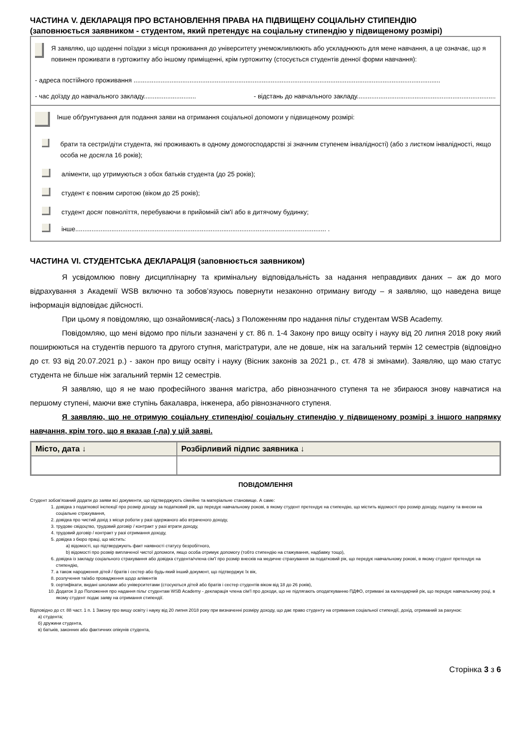ЧАСТИНА V. ДЕКЛАРАЦІЯ ПРО ВСТАНОВЛЕННЯ ПРАВА НА ПІДВИЩЕНУ СОЦІАЛЬНУ СТИПЕНДІЮ
(заповнюється заявником - студентом, який претендує на соціальну стипендію у підвищеному розмірі)
Я заявляю, що щоденні поїздки з місця проживання до університету унеможливлюють або ускладнюють для мене навчання, а це означає, що я повинен проживати в гуртожитку або іншому приміщенні, крім гуртожитку (стосується студентів денної форми навчання):
- адреса постійного проживання ..........................................................................................................................................................................
- час доїзду до навчального закладу............................. - відстань до навчального закладу.............................................................................
Інше обґрунтування для подання заяви на отримання соціальної допомоги у підвищеному розмірі:
брати та сестри/діти студента, які проживають в одному домогосподарстві зі значним ступенем інвалідності) (або з листком інвалідності, якщо особа не досягла 16 років);
аліменти, що утримуються з обох батьків студента (до 25 років);
студент є повним сиротою (віком до 25 років);
студент досяг повноліття, перебуваючи в прийомній сім'ї або в дитячому будинку;
інше........................................................................................................................................... .
ЧАСТИНА VI. СТУДЕНТСЬКА ДЕКЛАРАЦІЯ (заповнюється заявником)
Я усвідомлюю повну дисциплінарну та кримінальну відповідальність за надання неправдивих даних – аж до мого відрахування з Академії WSB включно та зобов’язуюсь повернути незаконно отриману вигоду – я заявляю, що наведена вище інформація відповідає дійсності.
При цьому я повідомляю, що ознайомився(-лась) з Положенням про надання пільг студентам WSB Academy.
Повідомляю, що мені відомо про пільги зазначені у ст. 86 п. 1-4 Закону про вищу освіту і науку від 20 липня 2018 року який поширюються на студентів першого та другого ступня, магістратури, але не довше, ніж на загальний термін 12 семестрів (відповідно до ст. 93 від 20.07.2021 р.) - закон про вищу освіту і науку (Вісник законів за 2021 р., ст. 478 зі змінами). Заявляю, що маю статус студента не більше ніж загальний термін 12 семестрів.
Я заявляю, що я не маю професійного звання магістра, або рівнозначного ступеня та не збираюся знову навчатися на першому ступені, маючи вже ступінь бакалавра, інженера, або рівнозначного ступеня.
Я заявляю, що не отримую соціальну стипендію/ соціальну стипендію у підвищеному розмірі з іншого напрямку навчання, крім того, що я вказав (-ла) у цій заяві.
| Місто, дата ↓ | Розбірливий підпис заявника ↓ |
| --- | --- |
ПОВІДОМЛЕННЯ
Студент зобов’язаний додати до заяви всі документи, що підтверджують сімейне та матеріальне становище. А саме:
1. довідка з податкової інспекції про розмір доходу за податковий рік, що передує навчальному рокові, в якому студент претендує на стипендію, що містить відомості про розмір доходу, податку та внески на соціальне страхування,
2. довідка про чистий дохід з місця роботи у разі одержаного або втраченого доходу,
3. трудове свідоцтво, трудовий договір / контракт у разі втрати доходу,
4. трудовий договір / контракт у разі отримання доходу,
5. довідка з бюро праці, що містить:
a) відомості, що підтверджують факт наявності статусу безробітного,
b) відомості про розмір виплаченої чистої допомоги, якщо особа отримує допомогу (тобто стипендію на стажування, надбавку тощо),
6. довідка із закладу соціального страхування або довідка студента/члена сім'ї про розмір внесків на медичне страхування за податковий рік, що передує навчальному рокові, в якому студент претендує на стипендію,
7. а також народження дітей / братів і сестер або будь-який інший документ, що підтверджує їх вік,
8. розлучення та/або провадження щодо аліментів
9. сертифікати, видані школами або університетами (стосуються дітей або братів і сестер студентів віком від 18 до 26 років),
10. Додаток 3 до Положення про надання пільг студентам WSB Academy - декларація члена сім'ї про доходи, що не підлягають оподаткуванню ПДФО, отримані за календарний рік, що передує навчальному році, в якому студент подає заяву на отримання стипендії.
Відповідно до ст. 88 част. 1 п. 1 Закону про вищу освіту і науку від 20 липня 2018 року при визначенні розміру доходу, що дає право студенту на отримання соціальної стипендії, дохід, отриманий за рахунок:
а) студента;
б) дружини студента,
в) батьків, законних або фактичних опікунів студента,
Сторінка 3 з 6